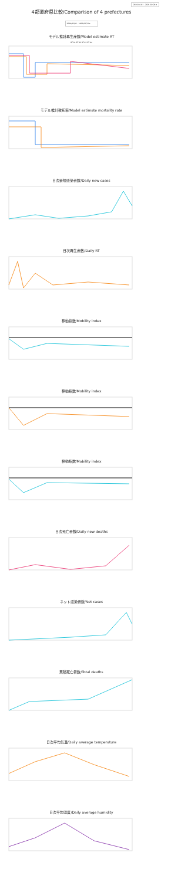2020-04-01 - 2021-02-28 ▾
4都道府県比較/Comparison of 4 prefectures
2020/03/01 - 2021/01/31 ▾
モデル推計再生産数/Model estimate RT
RT 01 RT 02 RT 03 RT 04
モデル推計致死率/Model estimate mortality rate
日次新規感染者数/Daily new cases
日次再生産数/Daily RT
移動指数/Mobility index
移動指数/Mobility index
移動指数/Mobility index
日次死亡者数/Daily new deaths
ネット感染者数/Net cases
累積死亡者数/Total deaths
日次平均気温/Daily average temperature
日次平均湿度/Daily average humidity